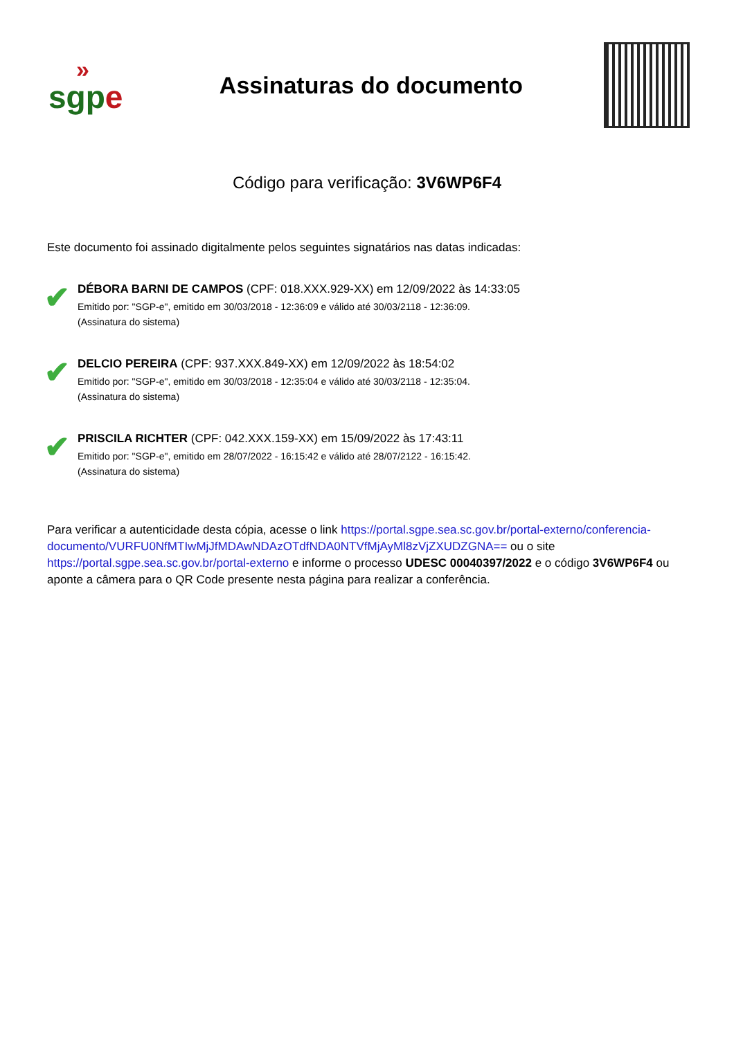»
sgpe
Assinaturas do documento
Código para verificação: 3V6WP6F4
Este documento foi assinado digitalmente pelos seguintes signatários nas datas indicadas:
✔
DÉBORA BARNI DE CAMPOS (CPF: 018.XXX.929-XX) em 12/09/2022 às 14:33:05
Emitido por: "SGP-e", emitido em 30/03/2018 - 12:36:09 e válido até 30/03/2118 - 12:36:09.
(Assinatura do sistema)
✔
DELCIO PEREIRA (CPF: 937.XXX.849-XX) em 12/09/2022 às 18:54:02
Emitido por: "SGP-e", emitido em 30/03/2018 - 12:35:04 e válido até 30/03/2118 - 12:35:04.
(Assinatura do sistema)
✔
PRISCILA RICHTER (CPF: 042.XXX.159-XX) em 15/09/2022 às 17:43:11
Emitido por: "SGP-e", emitido em 28/07/2022 - 16:15:42 e válido até 28/07/2122 - 16:15:42.
(Assinatura do sistema)
Para verificar a autenticidade desta cópia, acesse o link https://portal.sgpe.sea.sc.gov.br/portal-externo/conferencia-documento/VURFU0NfMTIwMjJfMDAwNDAzOTdfNDA0NTVfMjAyMl8zVjZXUDZGNA== ou o site https://portal.sgpe.sea.sc.gov.br/portal-externo e informe o processo UDESC 00040397/2022 e o código 3V6WP6F4 ou aponte a câmera para o QR Code presente nesta página para realizar a conferência.